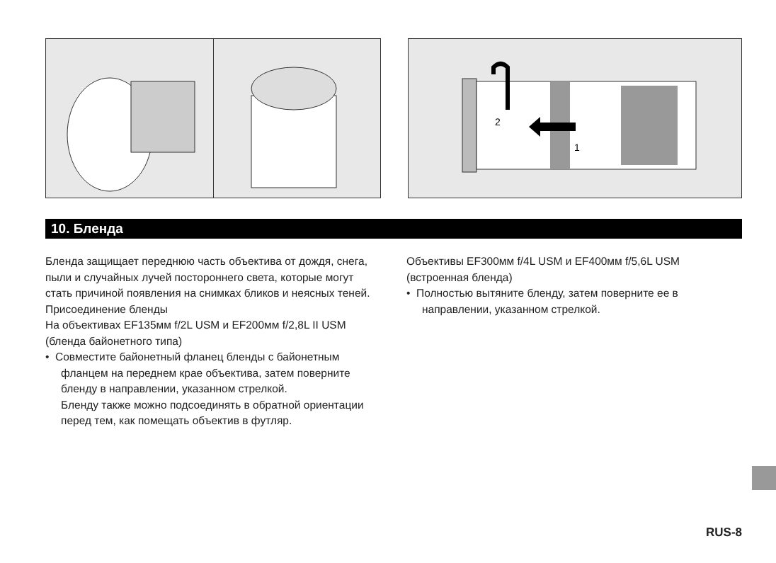2
1
10. Бленда
Бленда защищает переднюю часть объектива от дождя, снега, пыли и случайных лучей постороннего света, которые могут стать причиной появления на снимках бликов и неясных теней.
Присоединение бленды
На объективах EF135мм f/2L USM и EF200мм f/2,8L II USM (бленда байонетного типа)
• Совместите байонетный фланец бленды с байонетным фланцем на переднем крае объектива, затем поверните бленду в направлении, указанном стрелкой.
Бленду также можно подсоединять в обратной ориентации перед тем, как помещать объектив в футляр.
Объективы EF300мм f/4L USM и EF400мм f/5,6L USM (встроенная бленда)
• Полностью вытяните бленду, затем поверните ее в направлении, указанном стрелкой.
RUS-8